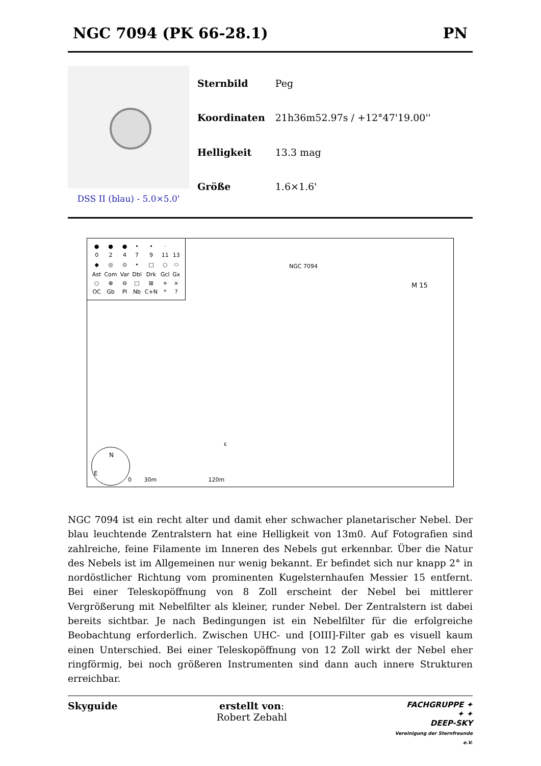NGC 7094 (PK 66-28.1) PN
DSS II (blau) - 5.0×5.0'
| Sternbild | Peg |
| Koordinaten | 21h36m52.97s / +12°47'19.00'' |
| Helligkeit | 13.3 mag |
| Größe | 1.6×1.6' |
| ● | ● | ● | • | • | · | |
| 0 | 2 | 4 | 7 | 9 | 11 | 13 |
| ◆ | ◎ | ⊙ | • | □ | ○ | ⬭ |
| Ast | Com | Var | Dbl | Drk | Gcl | Gx |
| ○ | ⊕ | ⊖ | □ | ⊞ | + | × |
| OC | Gb | Pl | Nb | C+N | * | ? |
NGC 7094
M 15
ε
N
E
0 30m 120m
NGC 7094 ist ein recht alter und damit eher schwacher planetarischer Nebel. Der blau leuchtende Zentralstern hat eine Helligkeit von 13m0. Auf Fotografien sind zahlreiche, feine Filamente im Inneren des Nebels gut erkennbar. Über die Natur des Nebels ist im Allgemeinen nur wenig bekannt. Er befindet sich nur knapp 2° in nordöstlicher Richtung vom prominenten Kugelsternhaufen Messier 15 entfernt. Bei einer Teleskopöffnung von 8 Zoll erscheint der Nebel bei mittlerer Vergrößerung mit Nebelfilter als kleiner, runder Nebel. Der Zentralstern ist dabei bereits sichtbar. Je nach Bedingungen ist ein Nebelfilter für die erfolgreiche Beobachtung erforderlich. Zwischen UHC- und [OIII]-Filter gab es visuell kaum einen Unterschied. Bei einer Teleskopöffnung von 12 Zoll wirkt der Nebel eher ringförmig, bei noch größeren Instrumenten sind dann auch innere Strukturen erreichbar.
Skyguide erstellt von:
Robert Zebahl
FACHGRUPPE ✦
✦ ✦
DEEP-SKY
Vereinigung der Sternfreunde e.V.